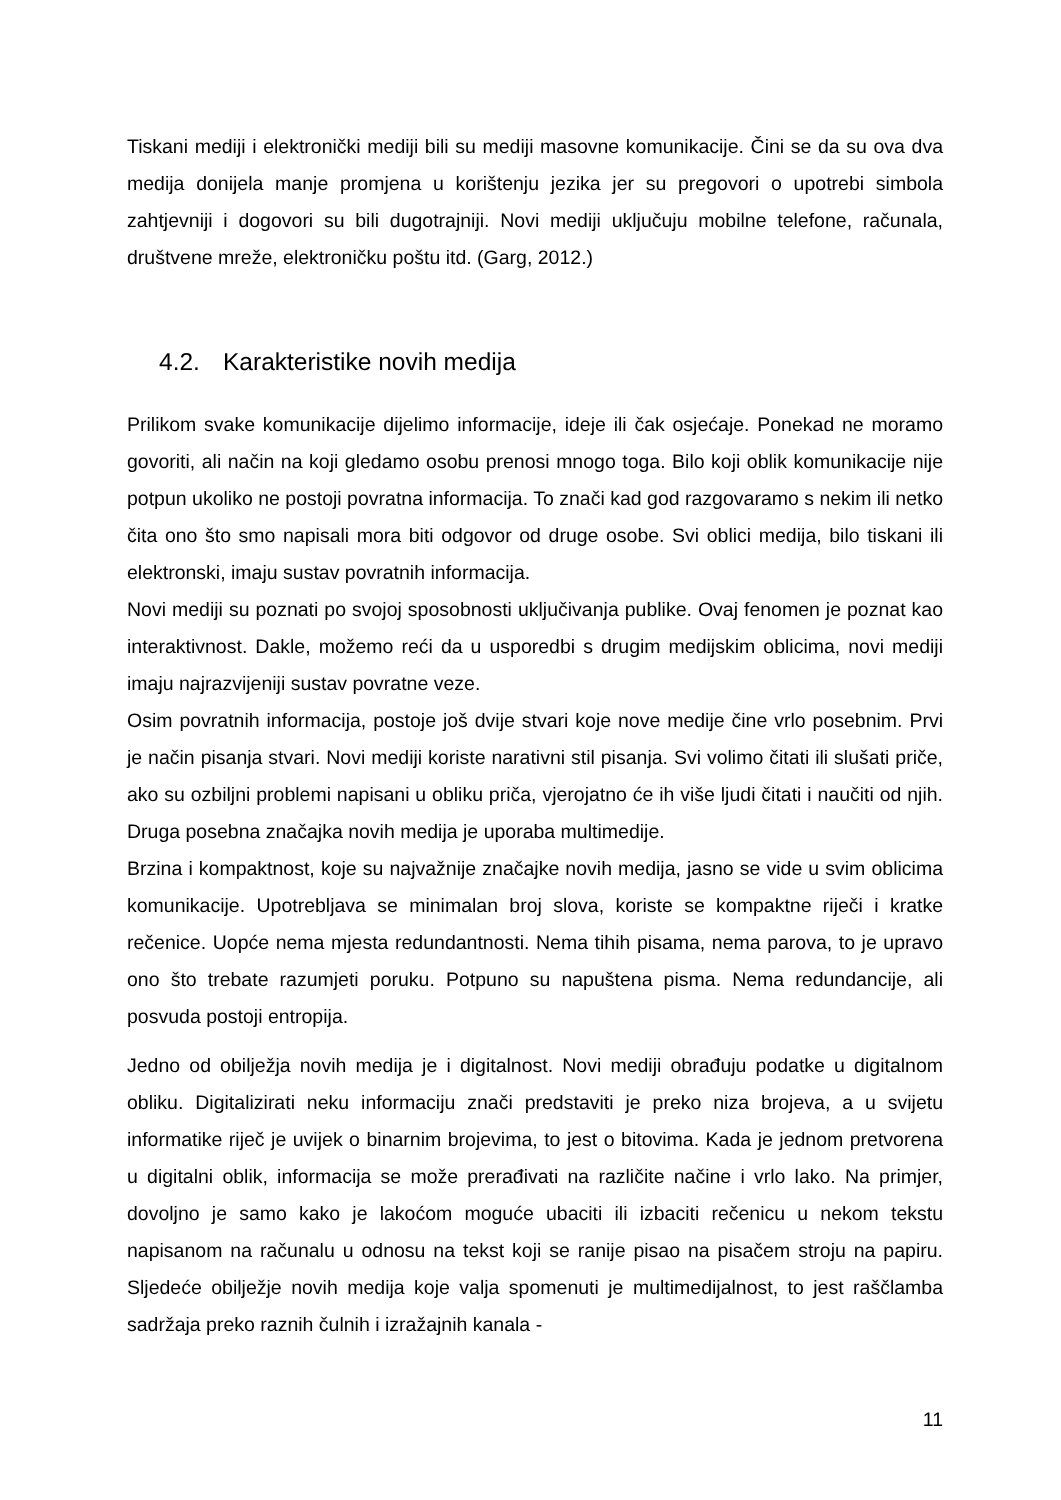Tiskani mediji i elektronički mediji bili su mediji masovne komunikacije. Čini se da su ova dva medija donijela manje promjena u korištenju jezika jer su pregovori o upotrebi simbola zahtjevniji i dogovori su bili dugotrajniji. Novi mediji uključuju mobilne telefone, računala, društvene mreže, elektroničku poštu itd. (Garg, 2012.)
4.2. Karakteristike novih medija
Prilikom svake komunikacije dijelimo informacije, ideje ili čak osjećaje. Ponekad ne moramo govoriti, ali način na koji gledamo osobu prenosi mnogo toga. Bilo koji oblik komunikacije nije potpun ukoliko ne postoji povratna informacija. To znači kad god razgovaramo s nekim ili netko čita ono što smo napisali mora biti odgovor od druge osobe. Svi oblici medija, bilo tiskani ili elektronski, imaju sustav povratnih informacija.
Novi mediji su poznati po svojoj sposobnosti uključivanja publike. Ovaj fenomen je poznat kao interaktivnost. Dakle, možemo reći da u usporedbi s drugim medijskim oblicima, novi mediji imaju najrazvijeniji sustav povratne veze.
Osim povratnih informacija, postoje još dvije stvari koje nove medije čine vrlo posebnim. Prvi je način pisanja stvari. Novi mediji koriste narativni stil pisanja. Svi volimo čitati ili slušati priče, ako su ozbiljni problemi napisani u obliku priča, vjerojatno će ih više ljudi čitati i naučiti od njih. Druga posebna značajka novih medija je uporaba multimedije.
Brzina i kompaktnost, koje su najvažnije značajke novih medija, jasno se vide u svim oblicima komunikacije. Upotrebljava se minimalan broj slova, koriste se kompaktne riječi i kratke rečenice. Uopće nema mjesta redundantnosti. Nema tihih pisama, nema parova, to je upravo ono što trebate razumjeti poruku. Potpuno su napuštena pisma. Nema redundancije, ali posvuda postoji entropija.
Jedno od obilježja novih medija je i digitalnost. Novi mediji obrađuju podatke u digitalnom obliku. Digitalizirati neku informaciju znači predstaviti je preko niza brojeva, a u svijetu informatike riječ je uvijek o binarnim brojevima, to jest o bitovima. Kada je jednom pretvorena u digitalni oblik, informacija se može prerađivati na različite načine i vrlo lako. Na primjer, dovoljno je samo kako je lakoćom moguće ubaciti ili izbaciti rečenicu u nekom tekstu napisanom na računalu u odnosu na tekst koji se ranije pisao na pisačem stroju na papiru. Sljedeće obilježje novih medija koje valja spomenuti je multimedijalnost, to jest raščlamba sadržaja preko raznih čulnih i izražajnih kanala -
11